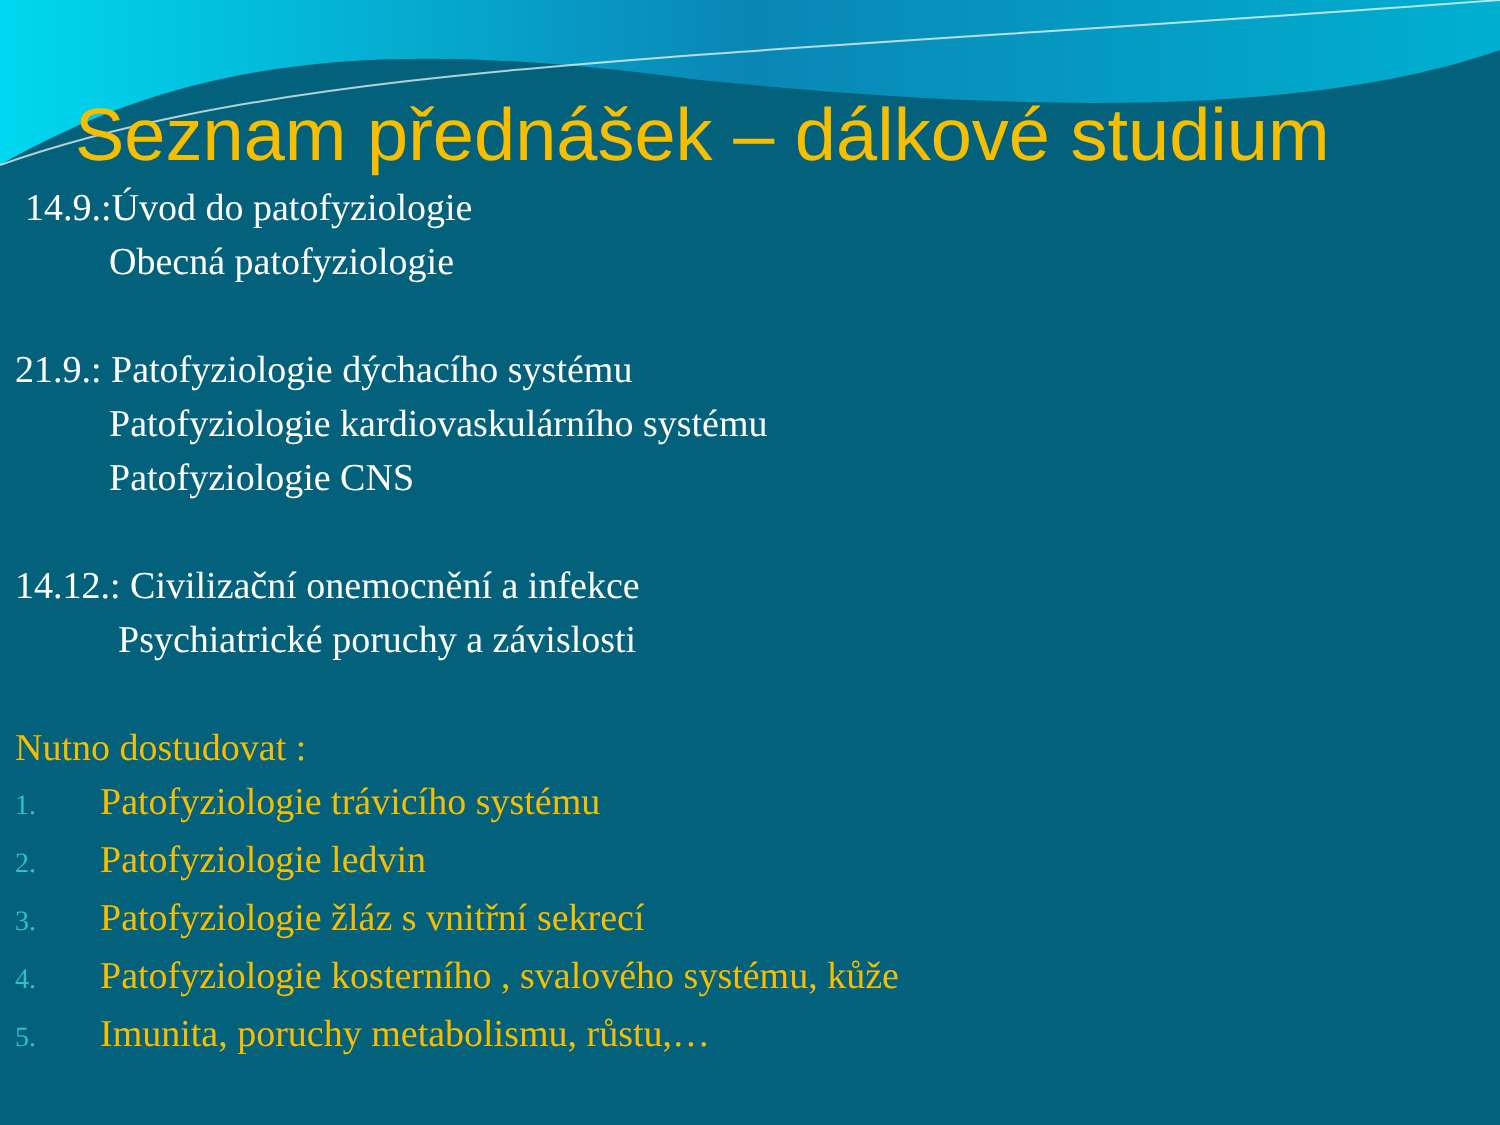Seznam přednášek – dálkové studium
14.9.:Úvod do patofyziologie
Obecná patofyziologie
21.9.: Patofyziologie dýchacího systému
Patofyziologie kardiovaskulárního systému
Patofyziologie CNS
14.12.: Civilizační onemocnění a infekce
Psychiatrické poruchy a závislosti
Nutno dostudovat :
1. Patofyziologie trávicího systému
2. Patofyziologie ledvin
3. Patofyziologie žláz s vnitřní sekrecí
4. Patofyziologie kosterního , svalového systému, kůže
5. Imunita, poruchy metabolismu, růstu,…